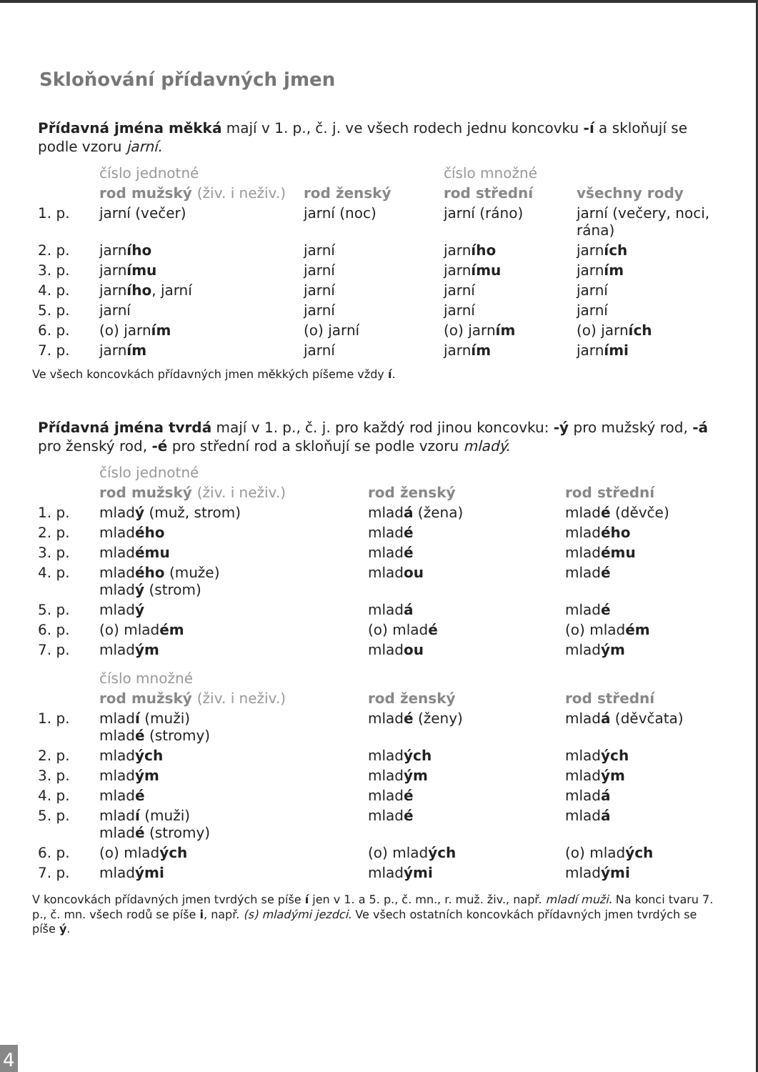Skloňování přídavných jmen
Přídavná jména měkká mají v 1. p., č. j. ve všech rodech jednu koncovku -í a skloňují se podle vzoru jarní.
| | číslo jednotné | | číslo množné | |
| | rod mužský (živ. i neživ.) | rod ženský | rod střední | všechny rody |
| 1. p. | jarní (večer) | jarní (noc) | jarní (ráno) | jarní (večery, noci, rána) |
| 2. p. | jarn ího | jarní | jarn ího | jarn ích |
| 3. p. | jarn ímu | jarní | jarn ímu | jarn ím |
| 4. p. | jarn ího , jarní | jarní | jarní | jarní |
| 5. p. | jarní | jarní | jarní | jarní |
| 6. p. | (o) jarn ím | (o) jarní | (o) jarn ím | (o) jarn ích |
| 7. p. | jarn ím | jarní | jarn ím | jarn ími |
Ve všech koncovkách přídavných jmen měkkých píšeme vždy í.
Přídavná jména tvrdá mají v 1. p., č. j. pro každý rod jinou koncovku: -ý pro mužský rod, -á pro ženský rod, -é pro střední rod a skloňují se podle vzoru mladý.
| | číslo jednotné | | |
| | rod mužský (živ. i neživ.) | rod ženský | rod střední |
| 1. p. | mlad ý (muž, strom) | mlad á (žena) | mlad é (děvče) |
| 2. p. | mlad ého | mlad é | mlad ého |
| 3. p. | mlad ému | mlad é | mlad ému |
| 4. p. | mlad ého (muže) mlad ý (strom) | mlad ou | mlad é |
| 5. p. | mlad ý | mlad á | mlad é |
| 6. p. | (o) mlad ém | (o) mlad é | (o) mlad ém |
| 7. p. | mlad ým | mlad ou | mlad ým |
| | číslo množné | | |
| | rod mužský (živ. i neživ.) | rod ženský | rod střední |
| 1. p. | mlad í (muži) mlad é (stromy) | mlad é (ženy) | mlad á (děvčata) |
| 2. p. | mlad ých | mlad ých | mlad ých |
| 3. p. | mlad ým | mlad ým | mlad ým |
| 4. p. | mlad é | mlad é | mlad á |
| 5. p. | mlad í (muži) mlad é (stromy) | mlad é | mlad á |
| 6. p. | (o) mlad ých | (o) mlad ých | (o) mlad ých |
| 7. p. | mlad ými | mlad ými | mlad ými |
V koncovkách přídavných jmen tvrdých se píše í jen v 1. a 5. p., č. mn., r. muž. živ., např. mladí muži. Na konci tvaru 7. p., č. mn. všech rodů se píše i, např. (s) mladými jezdci. Ve všech ostatních koncovkách přídavných jmen tvrdých se píše ý.
4